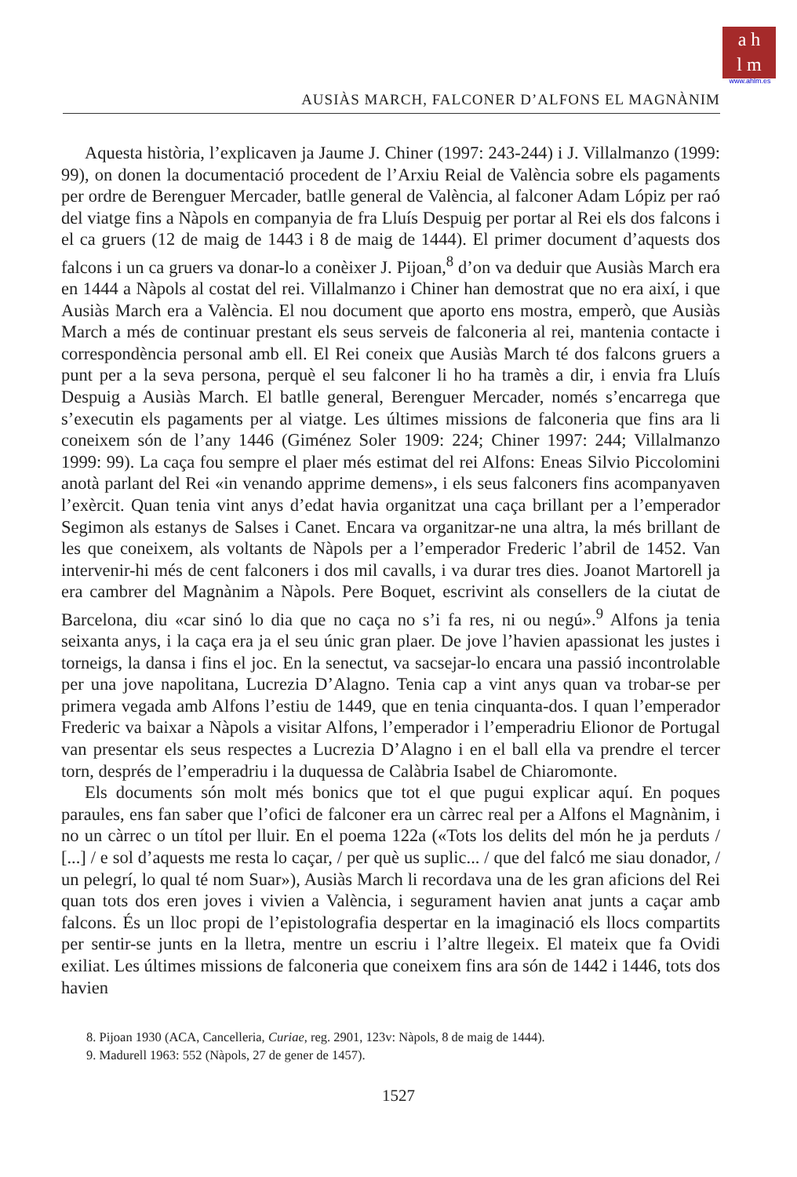a h
l m
www.ahlm.es
AUSIÀS MARCH, FALCONER D’ALFONS EL MAGNÀNIM
Aquesta història, l’explicaven ja Jaume J. Chiner (1997: 243-244) i J. Villalmanzo (1999: 99), on donen la documentació procedent de l’Arxiu Reial de València sobre els pagaments per ordre de Berenguer Mercader, batlle general de València, al falconer Adam Lópiz per raó del viatge fins a Nàpols en companyia de fra Lluís Despuig per portar al Rei els dos falcons i el ca gruers (12 de maig de 1443 i 8 de maig de 1444). El primer document d’aquests dos falcons i un ca gruers va donar-lo a conèixer J. Pijoan,<sup>8</sup> d’on va deduir que Ausiàs March era en 1444 a Nàpols al costat del rei. Villalmanzo i Chiner han demostrat que no era així, i que Ausiàs March era a València. El nou document que aporto ens mostra, emperò, que Ausiàs March a més de continuar prestant els seus serveis de falconeria al rei, mantenia contacte i correspondència personal amb ell. El Rei coneix que Ausiàs March té dos falcons gruers a punt per a la seva persona, perquè el seu falconer li ho ha tramès a dir, i envia fra Lluís Despuig a Ausiàs March. El batlle general, Berenguer Mercader, només s’encarrega que s’executin els pagaments per al viatge. Les últimes missions de falconeria que fins ara li coneixem són de l’any 1446 (Giménez Soler 1909: 224; Chiner 1997: 244; Villalmanzo 1999: 99). La caça fou sempre el plaer més estimat del rei Alfons: Eneas Silvio Piccolomini anotà parlant del Rei «in venando apprime demens», i els seus falconers fins acompanyaven l’exèrcit. Quan tenia vint anys d’edat havia organitzat una caça brillant per a l’emperador Segimon als estanys de Salses i Canet. Encara va organitzar-ne una altra, la més brillant de les que coneixem, als voltants de Nàpols per a l’emperador Frederic l’abril de 1452. Van intervenir-hi més de cent falconers i dos mil cavalls, i va durar tres dies. Joanot Martorell ja era cambrer del Magnànim a Nàpols. Pere Boquet, escrivint als consellers de la ciutat de Barcelona, diu «car sinó lo dia que no caça no s’i fa res, ni ou negú».<sup>9</sup> Alfons ja tenia seixanta anys, i la caça era ja el seu únic gran plaer. De jove l’havien apassionat les justes i torneigs, la dansa i fins el joc. En la senectut, va sacsejar-lo encara una passió incontrolable per una jove napolitana, Lucrezia D’Alagno. Tenia cap a vint anys quan va trobar-se per primera vegada amb Alfons l’estiu de 1449, que en tenia cinquanta-dos. I quan l’emperador Frederic va baixar a Nàpols a visitar Alfons, l’emperador i l’emperadriu Elionor de Portugal van presentar els seus respectes a Lucrezia D’Alagno i en el ball ella va prendre el tercer torn, després de l’emperadriu i la duquessa de Calàbria Isabel de Chiaromonte.
Els documents són molt més bonics que tot el que pugui explicar aquí. En poques paraules, ens fan saber que l’ofici de falconer era un càrrec real per a Alfons el Magnànim, i no un càrrec o un títol per lluir. En el poema 122a («Tots los delits del món he ja perduts / [...] / e sol d’aquests me resta lo caçar, / per què us suplic... / que del falcó me siau donador, / un pelegrí, lo qual té nom Suar»), Ausiàs March li recordava una de les gran aficions del Rei quan tots dos eren joves i vivien a València, i segurament havien anat junts a caçar amb falcons. És un lloc propi de l’epistolografia despertar en la imaginació els llocs compartits per sentir-se junts en la lletra, mentre un escriu i l’altre llegeix. El mateix que fa Ovidi exiliat. Les últimes missions de falconeria que coneixem fins ara són de 1442 i 1446, tots dos havien
8. Pijoan 1930 (ACA, Cancelleria, Curiae, reg. 2901, 123v: Nàpols, 8 de maig de 1444).
9. Madurell 1963: 552 (Nàpols, 27 de gener de 1457).
1527